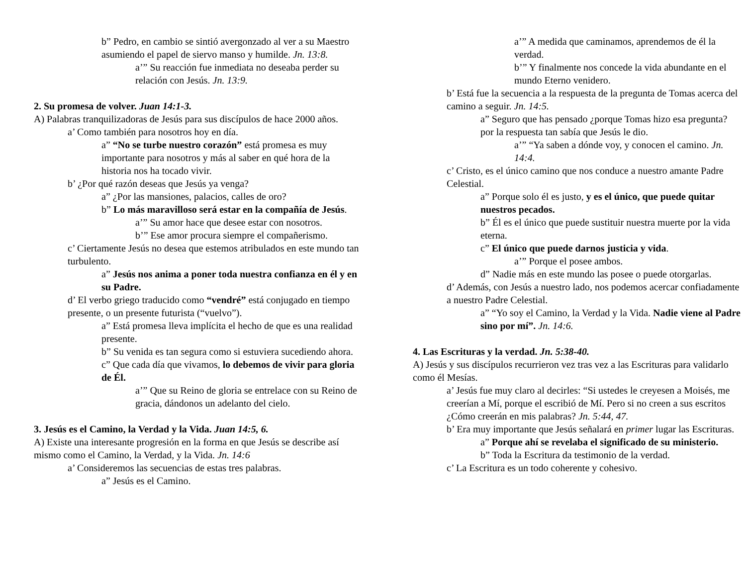b” Pedro, en cambio se sintió avergonzado al ver a su Maestro asumiendo el papel de siervo manso y humilde. Jn. 13:8.
a’” Su reacción fue inmediata no deseaba perder su relación con Jesús. Jn. 13:9.
2. Su promesa de volver. Juan 14:1-3.
A) Palabras tranquilizadoras de Jesús para sus discípulos de hace 2000 años.
a’ Como también para nosotros hoy en día.
a” “No se turbe nuestro corazón” está promesa es muy importante para nosotros y más al saber en qué hora de la historia nos ha tocado vivir.
b’ ¿Por qué razón deseas que Jesús ya venga?
a” ¿Por las mansiones, palacios, calles de oro?
b” Lo más maravilloso será estar en la compañía de Jesús.
a’” Su amor hace que desee estar con nosotros.
b’” Ese amor procura siempre el compañerismo.
c’ Ciertamente Jesús no desea que estemos atribulados en este mundo tan turbulento.
a” Jesús nos anima a poner toda nuestra confianza en él y en su Padre.
d’ El verbo griego traducido como “vendré” está conjugado en tiempo presente, o un presente futurista (“vuelvo”).
a” Está promesa lleva implícita el hecho de que es una realidad presente.
b” Su venida es tan segura como si estuviera sucediendo ahora.
c” Que cada día que vivamos, lo debemos de vivir para gloria de Él.
a’” Que su Reino de gloria se entrelace con su Reino de gracia, dándonos un adelanto del cielo.
3. Jesús es el Camino, la Verdad y la Vida. Juan 14:5, 6.
A) Existe una interesante progresión en la forma en que Jesús se describe así mismo como el Camino, la Verdad, y la Vida. Jn. 14:6
a’ Consideremos las secuencias de estas tres palabras.
a” Jesús es el Camino.
a’” A medida que caminamos, aprendemos de él la verdad.
b’” Y finalmente nos concede la vida abundante en el mundo Eterno venidero.
b’ Está fue la secuencia a la respuesta de la pregunta de Tomas acerca del camino a seguir. Jn. 14:5.
a” Seguro que has pensado ¿porque Tomas hizo esa pregunta? por la respuesta tan sabía que Jesús le dio.
a’” “Ya saben a dónde voy, y conocen el camino. Jn. 14:4.
c’ Cristo, es el único camino que nos conduce a nuestro amante Padre Celestial.
a” Porque solo él es justo, y es el único, que puede quitar nuestros pecados.
b” Él es el único que puede sustituir nuestra muerte por la vida eterna.
c” El único que puede darnos justicia y vida.
a’” Porque el posee ambos.
d” Nadie más en este mundo las posee o puede otorgarlas.
d’ Además, con Jesús a nuestro lado, nos podemos acercar confiadamente a nuestro Padre Celestial.
a” “Yo soy el Camino, la Verdad y la Vida. Nadie viene al Padre sino por mí”. Jn. 14:6.
4. Las Escrituras y la verdad. Jn. 5:38-40.
A) Jesús y sus discípulos recurrieron vez tras vez a las Escrituras para validarlo como él Mesías.
a’ Jesús fue muy claro al decirles: “Si ustedes le creyesen a Moisés, me creerían a Mí, porque el escribió de Mí. Pero si no creen a sus escritos ¿Cómo creerán en mis palabras? Jn. 5:44, 47.
b’ Era muy importante que Jesús señalará en primer lugar las Escrituras.
a” Porque ahí se revelaba el significado de su ministerio.
b” Toda la Escritura da testimonio de la verdad.
c’ La Escritura es un todo coherente y cohesivo.